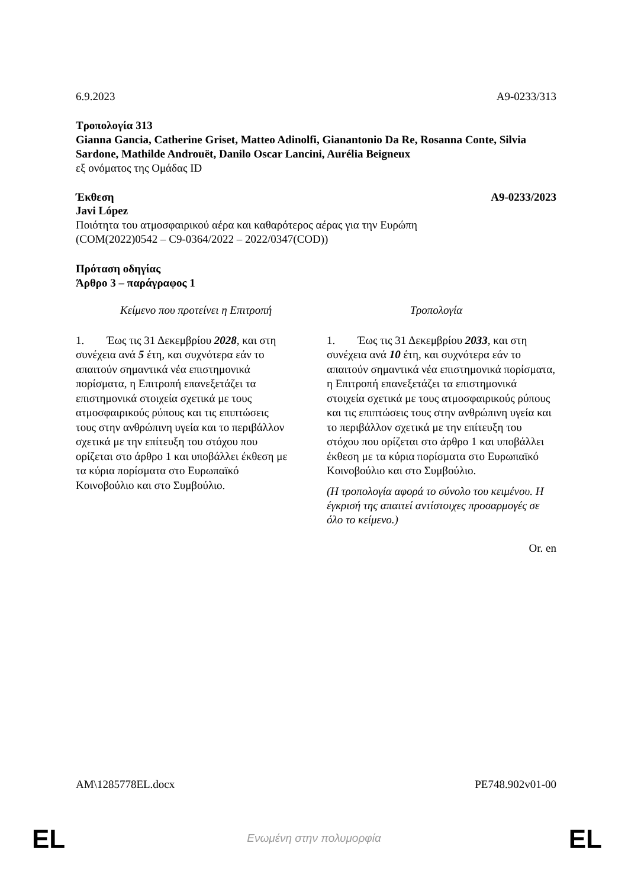6.9.2023 A9-0233/313
Τροπολογία 313
Gianna Gancia, Catherine Griset, Matteo Adinolfi, Gianantonio Da Re, Rosanna Conte, Silvia Sardone, Mathilde Androuët, Danilo Oscar Lancini, Aurélia Beigneux
εξ ονόματος της Ομάδας ID
Έκθεση A9-0233/2023
Javi López
Ποιότητα του ατμοσφαιρικού αέρα και καθαρότερος αέρας για την Ευρώπη
(COM(2022)0542 – C9-0364/2022 – 2022/0347(COD))
Πρόταση οδηγίας
Άρθρο 3 – παράγραφος 1
| Κείμενο που προτείνει η Επιτροπή | Τροπολογία |
| --- | --- |
| 1. Έως τις 31 Δεκεμβρίου 2028 , και στη συνέχεια ανά 5 έτη, και συχνότερα εάν το απαιτούν σημαντικά νέα επιστημονικά πορίσματα, η Επιτροπή επανεξετάζει τα επιστημονικά στοιχεία σχετικά με τους ατμοσφαιρικούς ρύπους και τις επιπτώσεις τους στην ανθρώπινη υγεία και το περιβάλλον σχετικά με την επίτευξη του στόχου που ορίζεται στο άρθρο 1 και υποβάλλει έκθεση με τα κύρια πορίσματα στο Ευρωπαϊκό Κοινοβούλιο και στο Συμβούλιο. | 1. Έως τις 31 Δεκεμβρίου 2033 , και στη συνέχεια ανά 10 έτη, και συχνότερα εάν το απαιτούν σημαντικά νέα επιστημονικά πορίσματα, η Επιτροπή επανεξετάζει τα επιστημονικά στοιχεία σχετικά με τους ατμοσφαιρικούς ρύπους και τις επιπτώσεις τους στην ανθρώπινη υγεία και το περιβάλλον σχετικά με την επίτευξη του στόχου που ορίζεται στο άρθρο 1 και υποβάλλει έκθεση με τα κύρια πορίσματα στο Ευρωπαϊκό Κοινοβούλιο και στο Συμβούλιο. (Η τροπολογία αφορά το σύνολο του κειμένου. Η έγκρισή της απαιτεί αντίστοιχες προσαρμογές σε όλο το κείμενο.) |
Or. en
AM\1285778EL.docx PE748.902v01-00
EL
Ενωμένη στην πολυμορφία EL